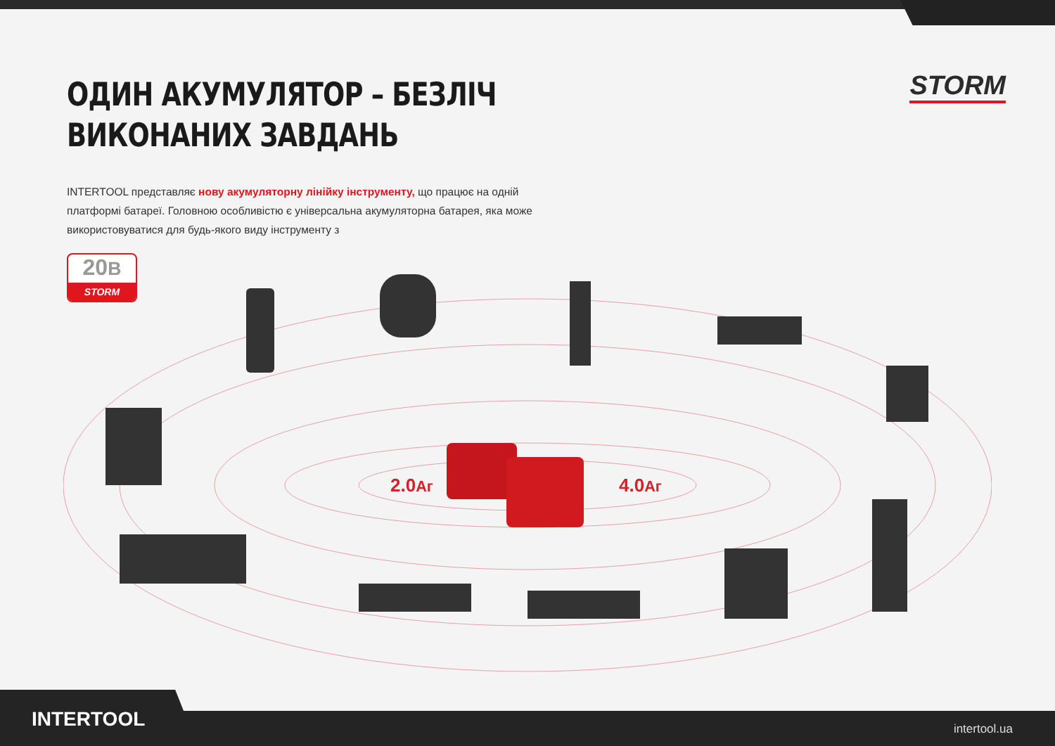STORM
ОДИН АКУМУЛЯТОР – БЕЗЛІЧ
ВИКОНАНИХ ЗАВДАНЬ
INTERTOOL представляє нову акумуляторну лінійку інструменту, що працює на одній платформі батареї. Головною особливістю є універсальна акумуляторна батарея, яка може використовуватися для будь-якого виду інструменту з
20В
STORM
2.0Аг 4.0Аг
INTERTOOL intertool.ua